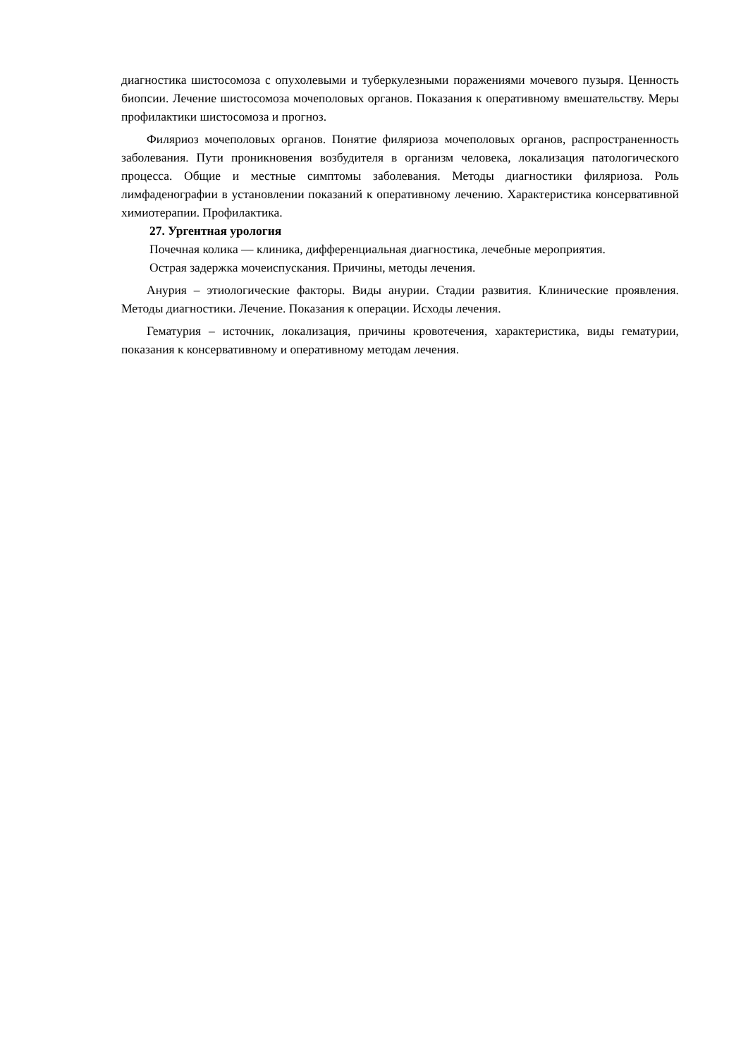диагностика шистосомоза с опухолевыми и туберкулезными поражениями мочевого пузыря. Ценность биопсии. Лечение шистосомоза мочеполовых органов. Показания к оперативному вмешательству. Меры профилактики шистосомоза и прогноз.
Филяриоз мочеполовых органов. Понятие филяриоза мочеполовых органов, распространенность заболевания. Пути проникновения возбудителя в организм человека, локализация патологического процесса. Общие и местные симптомы заболевания. Методы диагностики филяриоза. Роль лимфаденографии в установлении показаний к оперативному лечению. Характеристика консервативной химиотерапии. Профилактика.
27. Ургентная урология
Почечная колика — клиника, дифференциальная диагностика, лечебные мероприятия.
Острая задержка мочеиспускания. Причины, методы лечения.
Анурия – этиологические факторы. Виды анурии. Стадии развития. Клинические проявления. Методы диагностики. Лечение. Показания к операции. Исходы лечения.
Гематурия – источник, локализация, причины кровотечения, характеристика, виды гематурии, показания к консервативному и оперативному методам лечения.